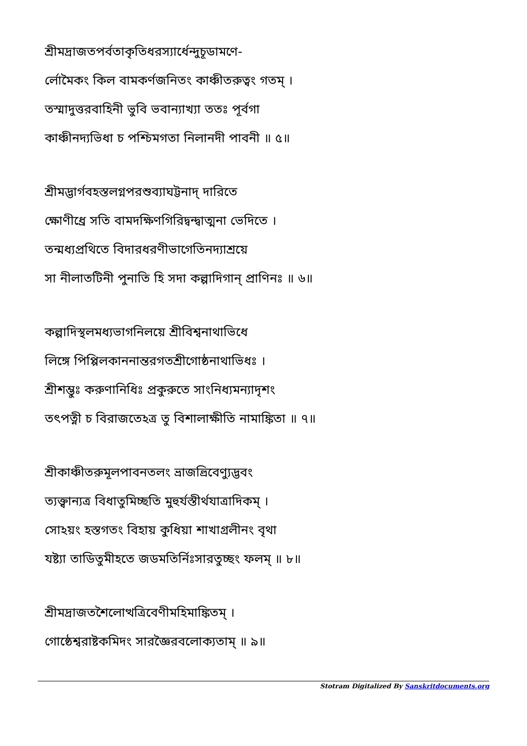শ্রীমদ্রাজতপর্বতাকৃতিধরস্যার্ধেন্দুচূডামণে-
র্লোমৈকং কিল বামকর্ণজনিতং কাঞ্চীতরুত্বং গতম্ ।
তস্মাদুত্তরবাহিনী ভুবি ভবান্যাখ্যা ততঃ পূর্বগা
কাঞ্চীনদ্যভিধা চ পশ্চিমগতা নিলানদী পাবনী ॥ ৫॥
শ্রীমদ্ভার্গবহস্তলগ্নপরশুব্যাঘট্টনাদ্ দারিতে
ক্ষোণীধ্রে সতি বামদক্ষিণগিরিদ্বন্দ্বাত্মনা ভেদিতে ।
তন্মধ্যপ্রথিতে বিদারধরণীভাগেতিনদ্যাশ্রয়ে
সা নীলাতটিনী পুনাতি হি সদা কল্পাদিগান্ প্রাণিনঃ ॥ ৬॥
কল্পাদিস্থলমধ্যভাগনিলয়ে শ্রীবিশ্বনাথাভিধে
লিঙ্গে পিপ্পিলকাননান্তরগতশ্রীগোষ্ঠনাথাভিধঃ ।
শ্রীশম্ভুঃ করুণানিধিঃ প্রকুরুতে সাংনিধ্যমন্যাদৃশং
তৎপত্নী চ বিরাজতেঽত্র তু বিশালাক্ষীতি নামাঙ্কিতা ॥ ৭॥
শ্রীকাঞ্চীতরুমূলপাবনতলং ভ্রাজত্ত্রিবেণ্যুদ্ভবং
ত্যক্ত্বান্যত্র বিধাতুমিচ্ছতি মুহুর্যস্তীর্থযাত্রাদিকম্ ।
সোঽয়ং হস্তগতং বিহায় কুধিয়া শাখাগ্রলীনং বৃথা
যষ্ট্যা তাডিতুমীহতে জডমতির্নিঃসারতুচ্ছং ফলম্ ॥ ৮॥
শ্রীমদ্রাজতশৈলোত্থত্রিবেণীমহিমাঙ্কিতম্ ।
গোষ্ঠেশ্বরাষ্টকমিদং সারজ্ঞৈরবলোক্যতাম্ ॥ ৯॥
Stotram Digitalized By Sanskritdocuments.org